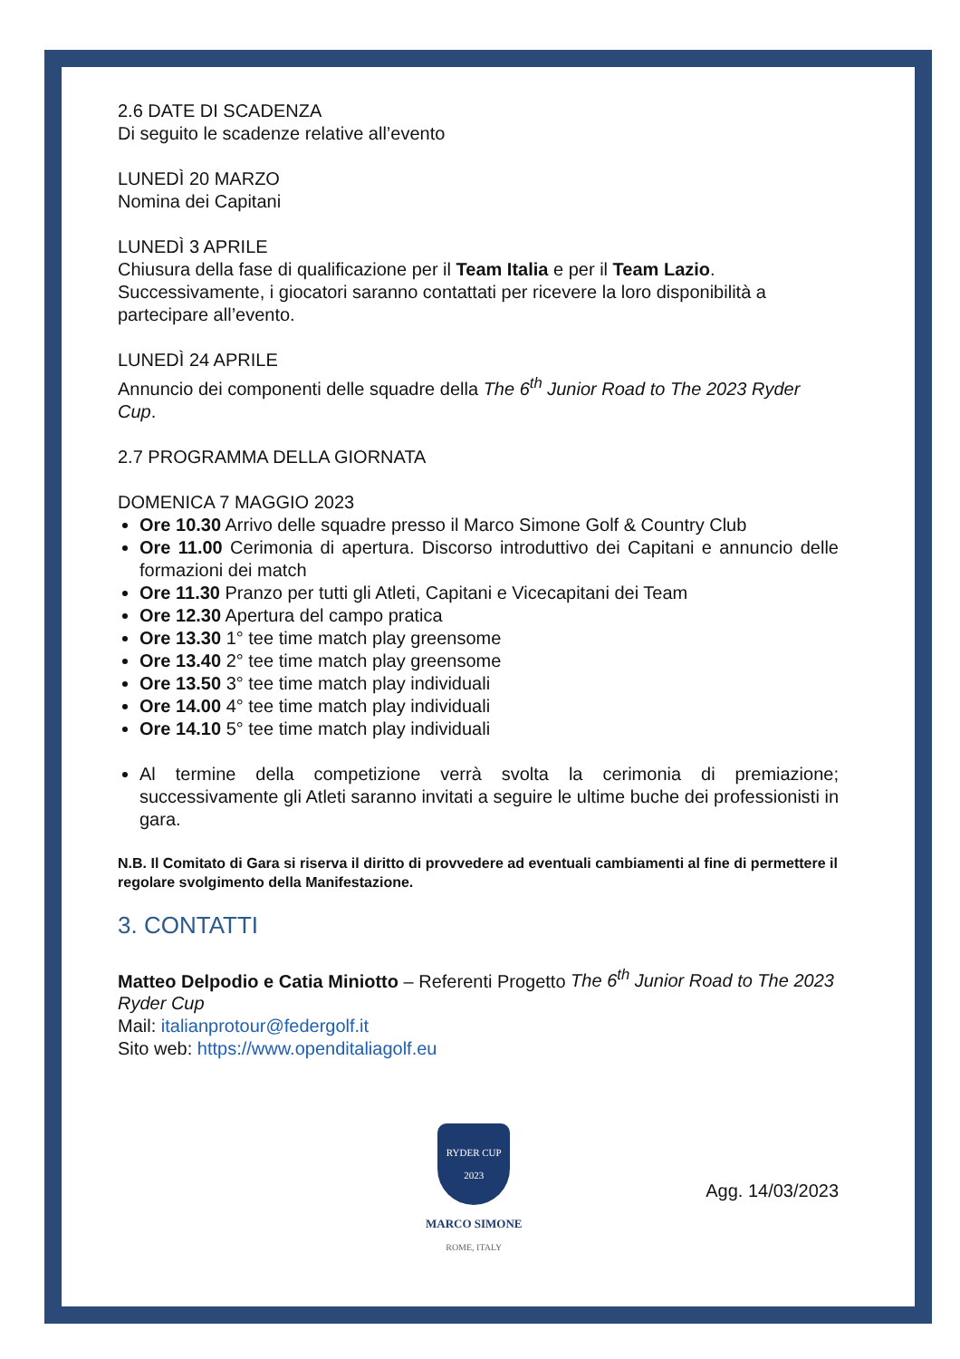2.6 DATE DI SCADENZA
Di seguito le scadenze relative all’evento
LUNEDÌ 20 MARZO
Nomina dei Capitani
LUNEDÌ 3 APRILE
Chiusura della fase di qualificazione per il Team Italia e per il Team Lazio. Successivamente, i giocatori saranno contattati per ricevere la loro disponibilità a partecipare all’evento.
LUNEDÌ 24 APRILE
Annuncio dei componenti delle squadre della The 6<sup>th</sup> Junior Road to The 2023 Ryder Cup.
2.7 PROGRAMMA DELLA GIORNATA
DOMENICA 7 MAGGIO 2023
Ore 10.30 Arrivo delle squadre presso il Marco Simone Golf & Country Club
Ore 11.00 Cerimonia di apertura. Discorso introduttivo dei Capitani e annuncio delle formazioni dei match
Ore 11.30 Pranzo per tutti gli Atleti, Capitani e Vicecapitani dei Team
Ore 12.30 Apertura del campo pratica
Ore 13.30 1° tee time match play greensome
Ore 13.40 2° tee time match play greensome
Ore 13.50 3° tee time match play individuali
Ore 14.00 4° tee time match play individuali
Ore 14.10 5° tee time match play individuali
Al termine della competizione verrà svolta la cerimonia di premiazione; successivamente gli Atleti saranno invitati a seguire le ultime buche dei professionisti in gara.
N.B. Il Comitato di Gara si riserva il diritto di provvedere ad eventuali cambiamenti al fine di permettere il regolare svolgimento della Manifestazione.
3. CONTATTI
Matteo Delpodio e Catia Miniotto – Referenti Progetto The 6<sup>th</sup> Junior Road to The 2023 Ryder Cup
Mail: italianprotour@federgolf.it
Sito web: https://www.openditaliagolf.eu
RYDER CUP 2023
MARCO SIMONE
ROME, ITALY
Agg. 14/03/2023